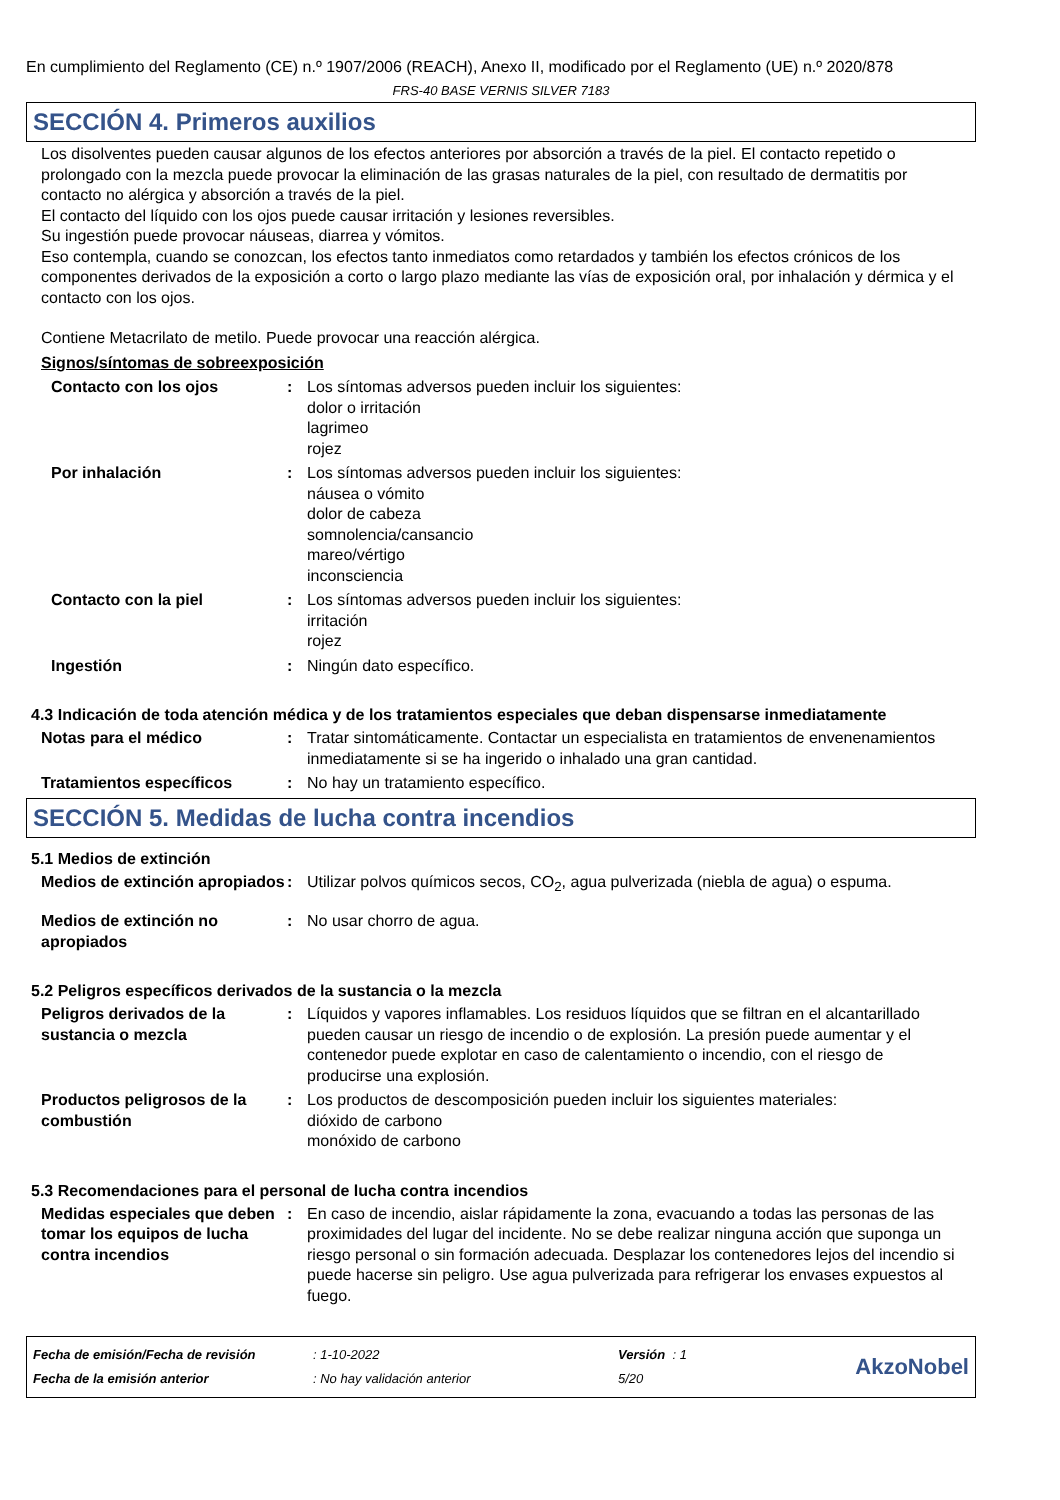En cumplimiento del Reglamento (CE) n.º 1907/2006 (REACH), Anexo II, modificado por el Reglamento (UE) n.º 2020/878
FRS-40 BASE VERNIS SILVER 7183
SECCIÓN 4. Primeros auxilios
Los disolventes pueden causar algunos de los efectos anteriores por absorción a través de la piel. El contacto repetido o prolongado con la mezcla puede provocar la eliminación de las grasas naturales de la piel, con resultado de dermatitis por contacto no alérgica y absorción a través de la piel.
El contacto del líquido con los ojos puede causar irritación y lesiones reversibles.
Su ingestión puede provocar náuseas, diarrea y vómitos.
Eso contempla, cuando se conozcan, los efectos tanto inmediatos como retardados y también los efectos crónicos de los componentes derivados de la exposición a corto o largo plazo mediante las vías de exposición oral, por inhalación y dérmica y el contacto con los ojos.
Contiene Metacrilato de metilo. Puede provocar una reacción alérgica.
Signos/síntomas de sobreexposición
Contacto con los ojos : Los síntomas adversos pueden incluir los siguientes:
dolor o irritación
lagrimeo
rojez
Por inhalación : Los síntomas adversos pueden incluir los siguientes:
náusea o vómito
dolor de cabeza
somnolencia/cansancio
mareo/vértigo
inconsciencia
Contacto con la piel : Los síntomas adversos pueden incluir los siguientes:
irritación
rojez
Ingestión : Ningún dato específico.
4.3 Indicación de toda atención médica y de los tratamientos especiales que deban dispensarse inmediatamente
Notas para el médico : Tratar sintomáticamente. Contactar un especialista en tratamientos de envenenamientos inmediatamente si se ha ingerido o inhalado una gran cantidad.
Tratamientos específicos : No hay un tratamiento específico.
SECCIÓN 5. Medidas de lucha contra incendios
5.1 Medios de extinción
Medios de extinción apropiados
: Utilizar polvos químicos secos, CO<sub>2</sub>, agua pulverizada (niebla de agua) o espuma.
Medios de extinción no apropiados
: No usar chorro de agua.
5.2 Peligros específicos derivados de la sustancia o la mezcla
Peligros derivados de la sustancia o mezcla
: Líquidos y vapores inflamables. Los residuos líquidos que se filtran en el alcantarillado pueden causar un riesgo de incendio o de explosión. La presión puede aumentar y el contenedor puede explotar en caso de calentamiento o incendio, con el riesgo de producirse una explosión.
Productos peligrosos de la combustión
: Los productos de descomposición pueden incluir los siguientes materiales:
dióxido de carbono
monóxido de carbono
5.3 Recomendaciones para el personal de lucha contra incendios
Medidas especiales que deben tomar los equipos de lucha contra incendios
: En caso de incendio, aislar rápidamente la zona, evacuando a todas las personas de las proximidades del lugar del incidente. No se debe realizar ninguna acción que suponga un riesgo personal o sin formación adecuada. Desplazar los contenedores lejos del incendio si puede hacerse sin peligro. Use agua pulverizada para refrigerar los envases expuestos al fuego.
Fecha de emisión/Fecha de revisión
Fecha de la emisión anterior
: 1-10-2022
: No hay validación anterior
Versión : 1
5/20
AkzoNobel